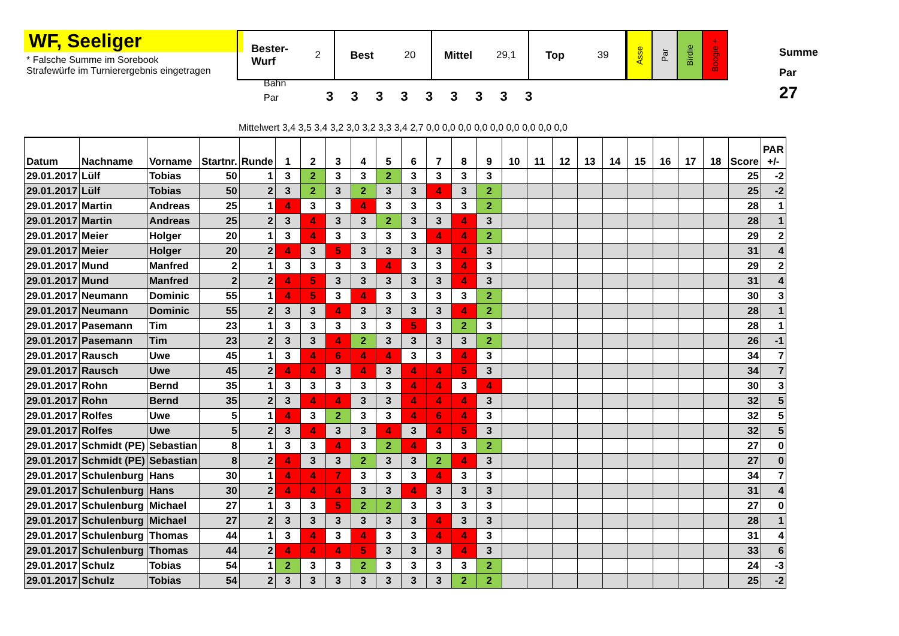WF, Seeliger
* Falsche Summe im Sorebook
Strafewürfe im Turnierergebnis eingetragen
Bester-
Wurf 2
Best 20 Mittel 29,1 Top 39
Asse
Par
Birdie
Boogie +
Summe
Par
27
Bahn
Par 333333333
Mittelwert 3,4 3,5 3,4 3,2 3,0 3,2 3,3 3,4 2,7 0,0 0,0 0,0 0,0 0,0 0,0 0,0 0,0 0,0
| Datum | Nachname | Vorname | Startnr. | Runde | 1 | 2 | 3 | 4 | 5 | 6 | 7 | 8 | 9 | 10 | 11 | 12 | 13 | 14 | 15 | 16 | 17 | 18 | Score | PAR +/- |
| --- | --- | --- | --- | --- | --- | --- | --- | --- | --- | --- | --- | --- | --- | --- | --- | --- | --- | --- | --- | --- | --- | --- | --- | --- |
| 29.01.2017 | Lülf | Tobias | 50 | 1 | 3 | 2 | 3 | 3 | 2 | 3 | 3 | 3 | 3 | | | | | | | | | | 25 | -2 |
| 29.01.2017 | Lülf | Tobias | 50 | 2 | 3 | 2 | 3 | 2 | 3 | 3 | 4 | 3 | 2 | | | | | | | | | | 25 | -2 |
| 29.01.2017 | Martin | Andreas | 25 | 1 | 4 | 3 | 3 | 4 | 3 | 3 | 3 | 3 | 2 | | | | | | | | | | 28 | 1 |
| 29.01.2017 | Martin | Andreas | 25 | 2 | 3 | 4 | 3 | 3 | 2 | 3 | 3 | 4 | 3 | | | | | | | | | | 28 | 1 |
| 29.01.2017 | Meier | Holger | 20 | 1 | 3 | 4 | 3 | 3 | 3 | 3 | 4 | 4 | 2 | | | | | | | | | | 29 | 2 |
| 29.01.2017 | Meier | Holger | 20 | 2 | 4 | 3 | 5 | 3 | 3 | 3 | 3 | 4 | 3 | | | | | | | | | | 31 | 4 |
| 29.01.2017 | Mund | Manfred | 2 | 1 | 3 | 3 | 3 | 3 | 4 | 3 | 3 | 4 | 3 | | | | | | | | | | 29 | 2 |
| 29.01.2017 | Mund | Manfred | 2 | 2 | 4 | 5 | 3 | 3 | 3 | 3 | 3 | 4 | 3 | | | | | | | | | | 31 | 4 |
| 29.01.2017 | Neumann | Dominic | 55 | 1 | 4 | 5 | 3 | 4 | 3 | 3 | 3 | 3 | 2 | | | | | | | | | | 30 | 3 |
| 29.01.2017 | Neumann | Dominic | 55 | 2 | 3 | 3 | 4 | 3 | 3 | 3 | 3 | 4 | 2 | | | | | | | | | | 28 | 1 |
| 29.01.2017 | Pasemann | Tim | 23 | 1 | 3 | 3 | 3 | 3 | 3 | 5 | 3 | 2 | 3 | | | | | | | | | | 28 | 1 |
| 29.01.2017 | Pasemann | Tim | 23 | 2 | 3 | 3 | 4 | 2 | 3 | 3 | 3 | 3 | 2 | | | | | | | | | | 26 | -1 |
| 29.01.2017 | Rausch | Uwe | 45 | 1 | 3 | 4 | 6 | 4 | 4 | 3 | 3 | 4 | 3 | | | | | | | | | | 34 | 7 |
| 29.01.2017 | Rausch | Uwe | 45 | 2 | 4 | 4 | 3 | 4 | 3 | 4 | 4 | 5 | 3 | | | | | | | | | | 34 | 7 |
| 29.01.2017 | Rohn | Bernd | 35 | 1 | 3 | 3 | 3 | 3 | 3 | 4 | 4 | 3 | 4 | | | | | | | | | | 30 | 3 |
| 29.01.2017 | Rohn | Bernd | 35 | 2 | 3 | 4 | 4 | 3 | 3 | 4 | 4 | 4 | 3 | | | | | | | | | | 32 | 5 |
| 29.01.2017 | Rolfes | Uwe | 5 | 1 | 4 | 3 | 2 | 3 | 3 | 4 | 6 | 4 | 3 | | | | | | | | | | 32 | 5 |
| 29.01.2017 | Rolfes | Uwe | 5 | 2 | 3 | 4 | 3 | 3 | 4 | 3 | 4 | 5 | 3 | | | | | | | | | | 32 | 5 |
| 29.01.2017 | Schmidt (PE) | Sebastian | 8 | 1 | 3 | 3 | 4 | 3 | 2 | 4 | 3 | 3 | 2 | | | | | | | | | | 27 | 0 |
| 29.01.2017 | Schmidt (PE) | Sebastian | 8 | 2 | 4 | 3 | 3 | 2 | 3 | 3 | 2 | 4 | 3 | | | | | | | | | | 27 | 0 |
| 29.01.2017 | Schulenburg | Hans | 30 | 1 | 4 | 4 | 7 | 3 | 3 | 3 | 4 | 3 | 3 | | | | | | | | | | 34 | 7 |
| 29.01.2017 | Schulenburg | Hans | 30 | 2 | 4 | 4 | 4 | 3 | 3 | 4 | 3 | 3 | 3 | | | | | | | | | | 31 | 4 |
| 29.01.2017 | Schulenburg | Michael | 27 | 1 | 3 | 3 | 5 | 2 | 2 | 3 | 3 | 3 | 3 | | | | | | | | | | 27 | 0 |
| 29.01.2017 | Schulenburg | Michael | 27 | 2 | 3 | 3 | 3 | 3 | 3 | 3 | 4 | 3 | 3 | | | | | | | | | | 28 | 1 |
| 29.01.2017 | Schulenburg | Thomas | 44 | 1 | 3 | 4 | 3 | 4 | 3 | 3 | 4 | 4 | 3 | | | | | | | | | | 31 | 4 |
| 29.01.2017 | Schulenburg | Thomas | 44 | 2 | 4 | 4 | 4 | 5 | 3 | 3 | 3 | 4 | 3 | | | | | | | | | | 33 | 6 |
| 29.01.2017 | Schulz | Tobias | 54 | 1 | 2 | 3 | 3 | 2 | 3 | 3 | 3 | 3 | 2 | | | | | | | | | | 24 | -3 |
| 29.01.2017 | Schulz | Tobias | 54 | 2 | 3 | 3 | 3 | 3 | 3 | 3 | 3 | 2 | 2 | | | | | | | | | | 25 | -2 |